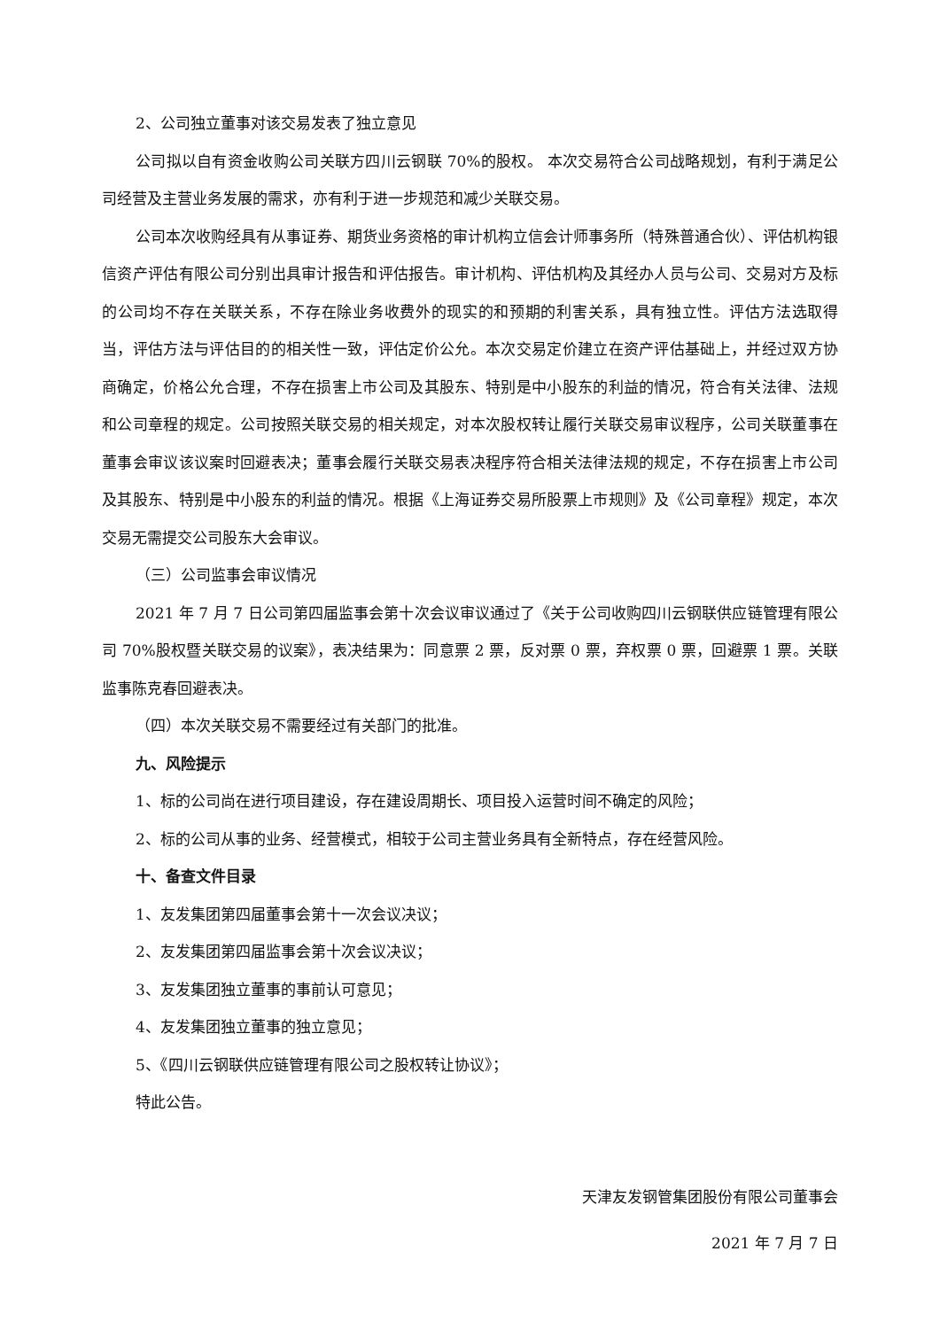2、公司独立董事对该交易发表了独立意见
公司拟以自有资金收购公司关联方四川云钢联 70%的股权。 本次交易符合公司战略规划，有利于满足公司经营及主营业务发展的需求，亦有利于进一步规范和减少关联交易。
公司本次收购经具有从事证券、期货业务资格的审计机构立信会计师事务所（特殊普通合伙）、评估机构银信资产评估有限公司分别出具审计报告和评估报告。审计机构、评估机构及其经办人员与公司、交易对方及标的公司均不存在关联关系，不存在除业务收费外的现实的和预期的利害关系，具有独立性。评估方法选取得当，评估方法与评估目的的相关性一致，评估定价公允。本次交易定价建立在资产评估基础上，并经过双方协商确定，价格公允合理，不存在损害上市公司及其股东、特别是中小股东的利益的情况，符合有关法律、法规和公司章程的规定。公司按照关联交易的相关规定，对本次股权转让履行关联交易审议程序，公司关联董事在董事会审议该议案时回避表决；董事会履行关联交易表决程序符合相关法律法规的规定，不存在损害上市公司及其股东、特别是中小股东的利益的情况。根据《上海证券交易所股票上市规则》及《公司章程》规定，本次交易无需提交公司股东大会审议。
（三）公司监事会审议情况
2021 年 7 月 7 日公司第四届监事会第十次会议审议通过了《关于公司收购四川云钢联供应链管理有限公司 70%股权暨关联交易的议案》，表决结果为：同意票 2 票，反对票 0 票，弃权票 0 票，回避票 1 票。关联监事陈克春回避表决。
（四）本次关联交易不需要经过有关部门的批准。
九、风险提示
1、标的公司尚在进行项目建设，存在建设周期长、项目投入运营时间不确定的风险；
2、标的公司从事的业务、经营模式，相较于公司主营业务具有全新特点，存在经营风险。
十、备查文件目录
1、友发集团第四届董事会第十一次会议决议；
2、友发集团第四届监事会第十次会议决议；
3、友发集团独立董事的事前认可意见；
4、友发集团独立董事的独立意见；
5、《四川云钢联供应链管理有限公司之股权转让协议》；
特此公告。
天津友发钢管集团股份有限公司董事会
2021 年 7 月 7 日